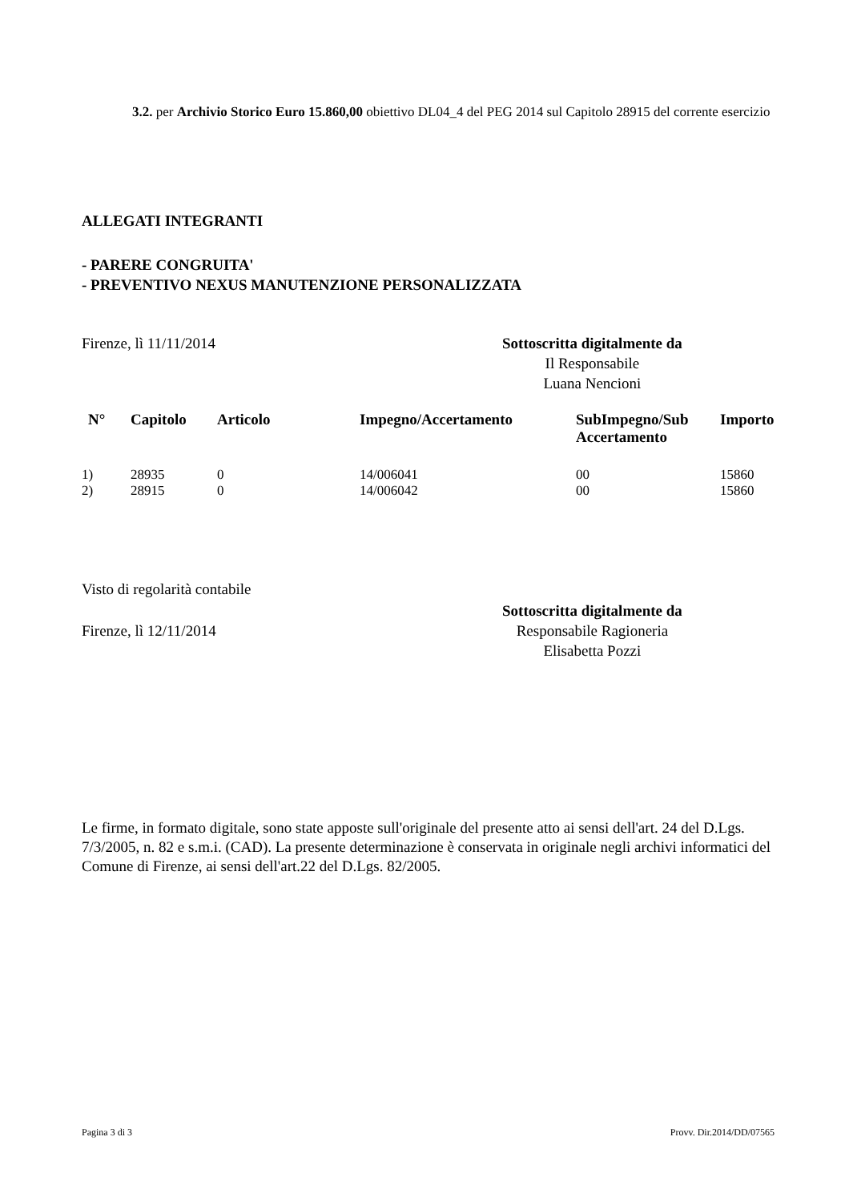3.2. per Archivio Storico Euro 15.860,00 obiettivo DL04_4 del PEG 2014 sul Capitolo 28915 del corrente esercizio
ALLEGATI INTEGRANTI
- PARERE CONGRUITA'
- PREVENTIVO NEXUS MANUTENZIONE PERSONALIZZATA
Firenze, lì 11/11/2014 Sottoscritta digitalmente da
Il Responsabile
Luana Nencioni
| N° | Capitolo | Articolo | Impegno/Accertamento | SubImpegno/Sub Accertamento | Importo |
| --- | --- | --- | --- | --- | --- |
| 1) | 28935 | 0 | 14/006041 | 00 | 15860 |
| 2) | 28915 | 0 | 14/006042 | 00 | 15860 |
Visto di regolarità contabile
Firenze, lì 12/11/2014
Sottoscritta digitalmente da
Responsabile Ragioneria
Elisabetta Pozzi
Le firme, in formato digitale, sono state apposte sull'originale del presente atto ai sensi dell'art. 24 del D.Lgs. 7/3/2005, n. 82 e s.m.i. (CAD). La presente determinazione è conservata in originale negli archivi informatici del Comune di Firenze, ai sensi dell'art.22 del D.Lgs. 82/2005.
Pagina 3 di 3 Provv. Dir.2014/DD/07565